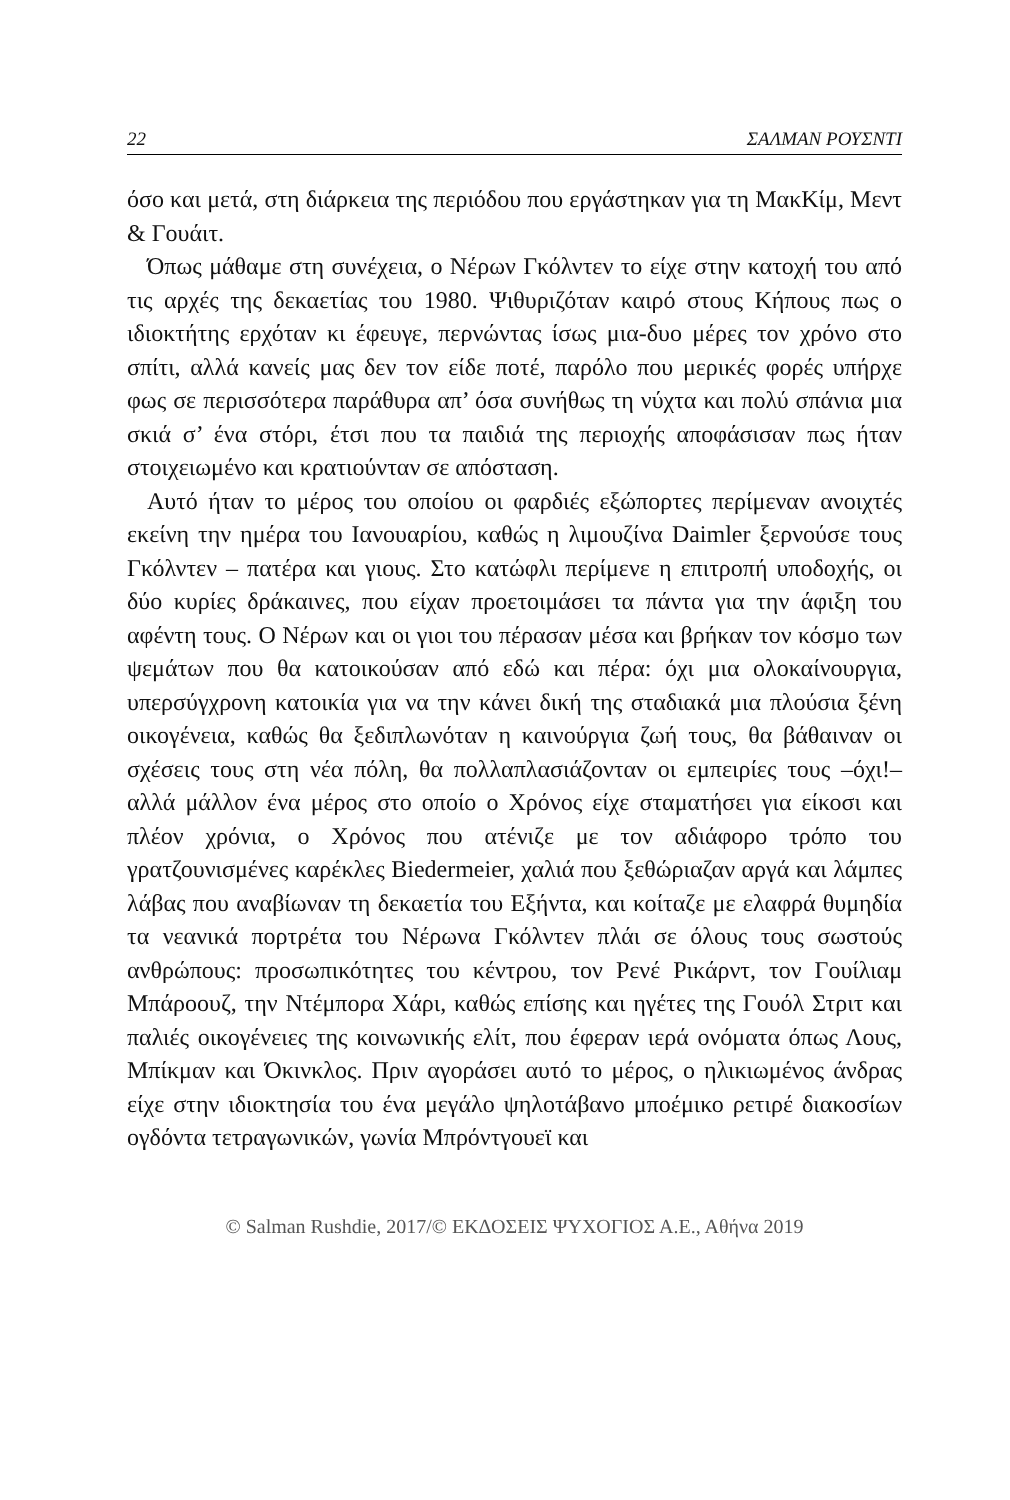22 ΣΑΛΜΑΝ ΡΟΥΣΝΤΙ
όσο και μετά, στη διάρκεια της περιόδου που εργάστηκαν για τη ΜακΚίμ, Μεντ & Γουάιτ.
Όπως μάθαμε στη συνέχεια, ο Νέρων Γκόλντεν το είχε στην κατοχή του από τις αρχές της δεκαετίας του 1980. Ψιθυριζόταν καιρό στους Κήπους πως ο ιδιοκτήτης ερχόταν κι έφευγε, περνώντας ίσως μια-δυο μέρες τον χρόνο στο σπίτι, αλλά κανείς μας δεν τον είδε ποτέ, παρόλο που μερικές φορές υπήρχε φως σε περισσότερα παράθυρα απ’ όσα συνήθως τη νύχτα και πολύ σπάνια μια σκιά σ’ ένα στόρι, έτσι που τα παιδιά της περιοχής αποφάσισαν πως ήταν στοιχειωμένο και κρατιούνταν σε απόσταση.
Αυτό ήταν το μέρος του οποίου οι φαρδιές εξώπορτες περίμεναν ανοιχτές εκείνη την ημέρα του Ιανουαρίου, καθώς η λιμουζίνα Daimler ξερνούσε τους Γκόλντεν – πατέρα και γιους. Στο κατώφλι περίμενε η επιτροπή υποδοχής, οι δύο κυρίες δράκαινες, που είχαν προετοιμάσει τα πάντα για την άφιξη του αφέντη τους. Ο Νέρων και οι γιοι του πέρασαν μέσα και βρήκαν τον κόσμο των ψεμάτων που θα κατοικούσαν από εδώ και πέρα: όχι μια ολοκαίνουργια, υπερσύγχρονη κατοικία για να την κάνει δική της σταδιακά μια πλούσια ξένη οικογένεια, καθώς θα ξεδιπλωνόταν η καινούργια ζωή τους, θα βάθαιναν οι σχέσεις τους στη νέα πόλη, θα πολλαπλασιάζονταν οι εμπειρίες τους –όχι!– αλλά μάλλον ένα μέρος στο οποίο ο Χρόνος είχε σταματήσει για είκοσι και πλέον χρόνια, ο Χρόνος που ατένιζε με τον αδιάφορο τρόπο του γρατζουνισμένες καρέκλες Biedermeier, χαλιά που ξεθώριαζαν αργά και λάμπες λάβας που αναβίωναν τη δεκαετία του Εξήντα, και κοίταζε με ελαφρά θυμηδία τα νεανικά πορτρέτα του Νέρωνα Γκόλντεν πλάι σε όλους τους σωστούς ανθρώπους: προσωπικότητες του κέντρου, τον Ρενέ Ρικάρντ, τον Γουίλιαμ Μπάροουζ, την Ντέμπορα Χάρι, καθώς επίσης και ηγέτες της Γουόλ Στριτ και παλιές οικογένειες της κοινωνικής ελίτ, που έφεραν ιερά ονόματα όπως Λους, Μπίκμαν και Όκινκλος. Πριν αγοράσει αυτό το μέρος, ο ηλικιωμένος άνδρας είχε στην ιδιοκτησία του ένα μεγάλο ψηλοτάβανο μποέμικο ρετιρέ διακοσίων ογδόντα τετραγωνικών, γωνία Μπρόντγουεϊ και
© Salman Rushdie, 2017/© ΕΚΔΟΣΕΙΣ ΨΥΧΟΓΙΟΣ Α.Ε., Αθήνα 2019